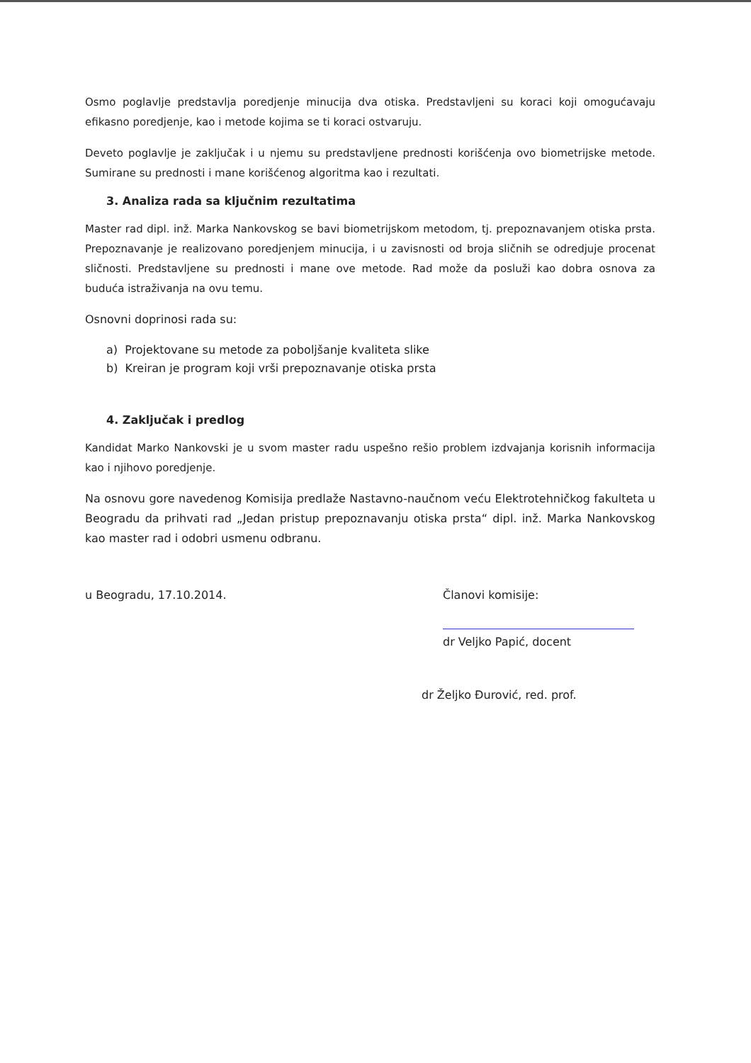Osmo poglavlje predstavlja poredjenje minucija dva otiska. Predstavljeni su koraci koji omogućavaju efikasno poredjenje, kao i metode kojima se ti koraci ostvaruju.
Deveto poglavlje je zaključak i u njemu su predstavljene prednosti korišćenja ovo biometrijske metode. Sumirane su prednosti i mane korišćenog algoritma kao i rezultati.
3. Analiza rada sa ključnim rezultatima
Master rad dipl. inž. Marka Nankovskog se bavi biometrijskom metodom, tj. prepoznavanjem otiska prsta. Prepoznavanje je realizovano poredjenjem minucija, i u zavisnosti od broja sličnih se odredjuje procenat sličnosti. Predstavljene su prednosti i mane ove metode. Rad može da posluži kao dobra osnova za buduća istraživanja na ovu temu.
Osnovni doprinosi rada su:
a) Projektovane su metode za poboljšanje kvaliteta slike
b) Kreiran je program koji vrši prepoznavanje otiska prsta
4. Zaključak i predlog
Kandidat Marko Nankovski je u svom master radu uspešno rešio problem izdvajanja korisnih informacija kao i njihovo poredjenje.
Na osnovu gore navedenog Komisija predlaže Nastavno-naučnom veću Elektrotehničkog fakulteta u Beogradu da prihvati rad „Jedan pristup prepoznavanju otiska prsta“ dipl. inž. Marka Nankovskog kao master rad i odobri usmenu odbranu.
u Beogradu, 17.10.2014. Članovi komisije:
dr Veljko Papić, docent
dr Željko Đurović, red. prof.